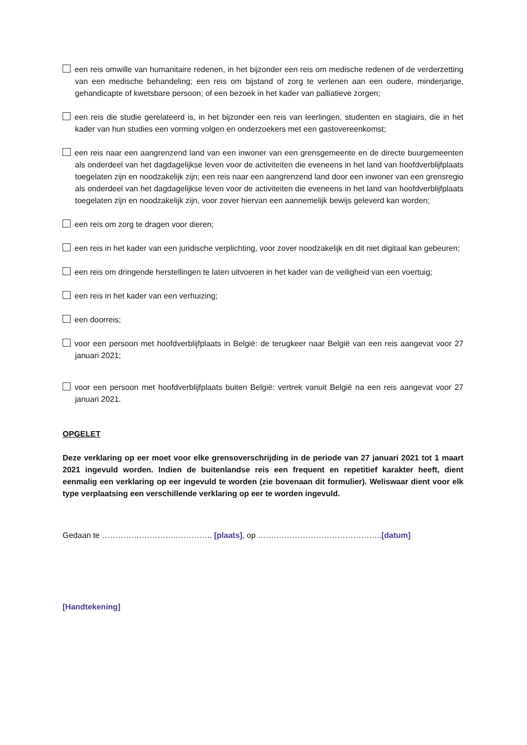een reis omwille van humanitaire redenen, in het bijzonder een reis om medische redenen of de verderzetting van een medische behandeling; een reis om bijstand of zorg te verlenen aan een oudere, minderjarige, gehandicapte of kwetsbare persoon; of een bezoek in het kader van palliatieve zorgen;
een reis die studie gerelateerd is, in het bijzonder een reis van leerlingen, studenten en stagiairs, die in het kader van hun studies een vorming volgen en onderzoekers met een gastovereenkomst;
een reis naar een aangrenzend land van een inwoner van een grensgemeente en de directe buurgemeenten als onderdeel van het dagdagelijkse leven voor de activiteiten die eveneens in het land van hoofdverblijfplaats toegelaten zijn en noodzakelijk zijn; een reis naar een aangrenzend land door een inwoner van een grensregio als onderdeel van het dagdagelijkse leven voor de activiteiten die eveneens in het land van hoofdverblijfplaats toegelaten zijn en noodzakelijk zijn, voor zover hiervan een aannemelijk bewijs geleverd kan worden;
een reis om zorg te dragen voor dieren;
een reis in het kader van een juridische verplichting, voor zover noodzakelijk en dit niet digitaal kan gebeuren;
een reis om dringende herstellingen te laten uitvoeren in het kader van de veiligheid van een voertuig;
een reis in het kader van een verhuizing;
een doorreis;
voor een persoon met hoofdverblijfplaats in België: de terugkeer naar België van een reis aangevat voor 27 januari 2021;
voor een persoon met hoofdverblijfplaats buiten België: vertrek vanuit België na een reis aangevat voor 27 januari 2021.
OPGELET
Deze verklaring op eer moet voor elke grensoverschrijding in de periode van 27 januari 2021 tot 1 maart 2021 ingevuld worden. Indien de buitenlandse reis een frequent en repetitief karakter heeft, dient eenmalig een verklaring op eer ingevuld te worden (zie bovenaan dit formulier). Weliswaar dient voor elk type verplaatsing een verschillende verklaring op eer te worden ingevuld.
Gedaan te ……………………….………….. [plaats], op ………………………………………..[datum]
[Handtekening]